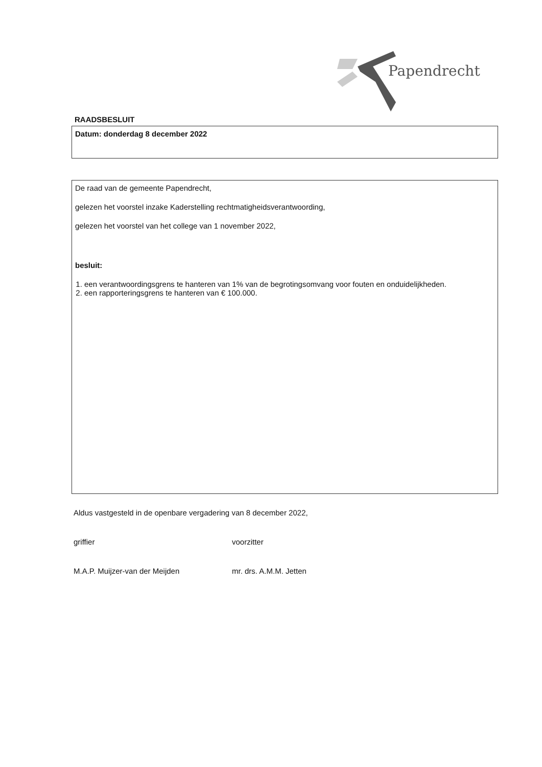Papendrecht
RAADSBESLUIT
Datum: donderdag 8 december 2022
De raad van de gemeente Papendrecht,
gelezen het voorstel inzake Kaderstelling rechtmatigheidsverantwoording,
gelezen het voorstel van het college van 1 november 2022,
besluit:
1. een verantwoordingsgrens te hanteren van 1% van de begrotingsomvang voor fouten en onduidelijkheden.
2. een rapporteringsgrens te hanteren van € 100.000.
Aldus vastgesteld in de openbare vergadering van 8 december 2022,
griffier
M.A.P. Muijzer-van der Meijden
voorzitter
mr. drs. A.M.M. Jetten